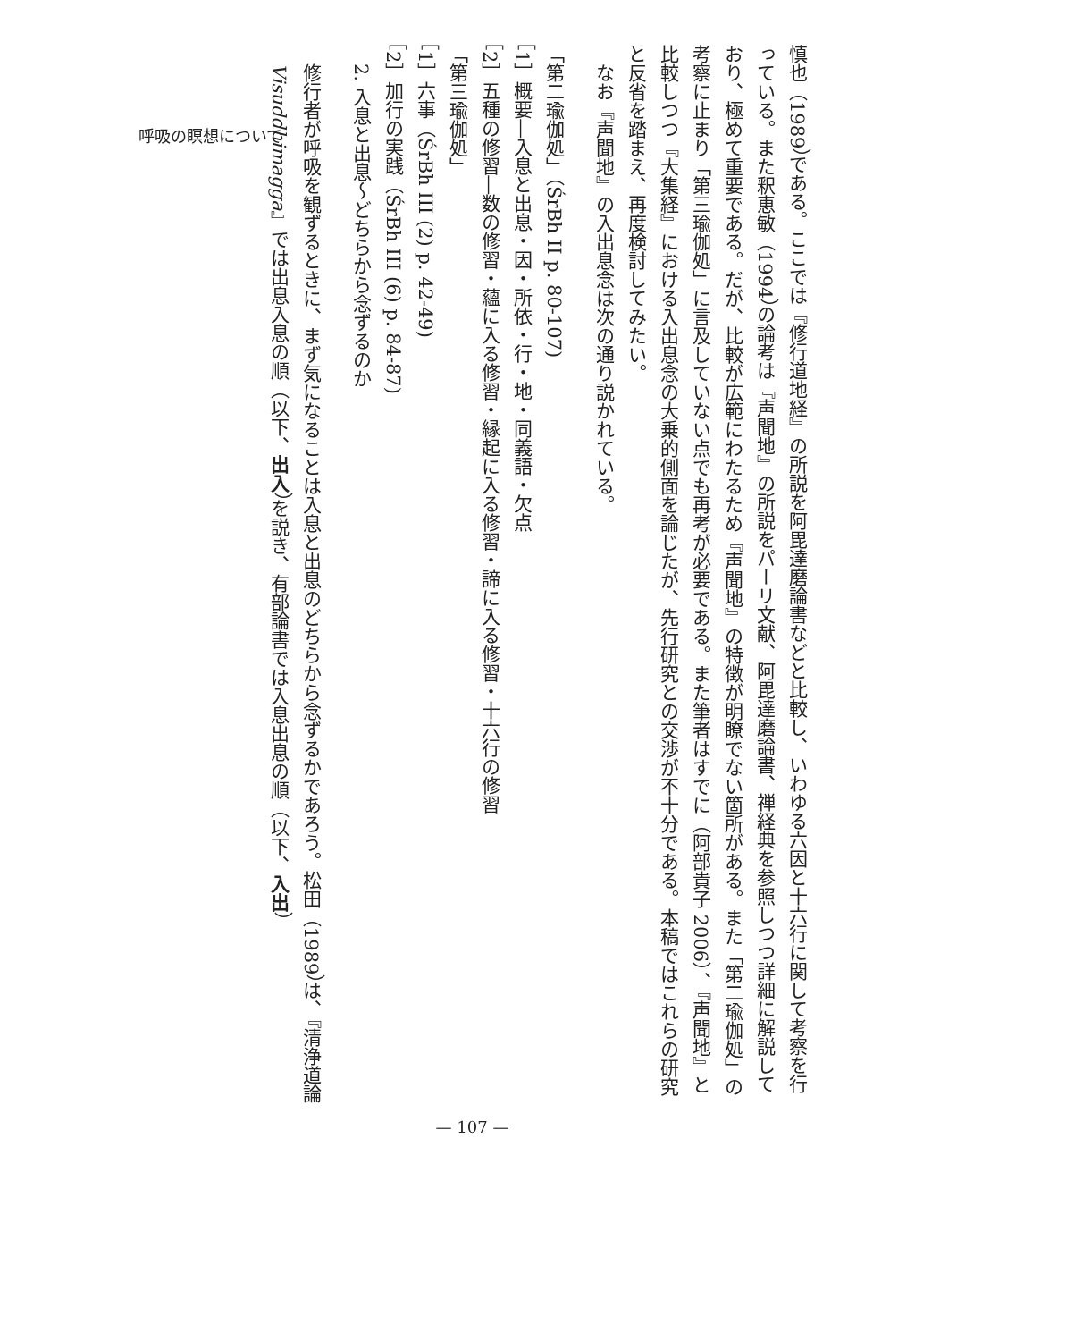呼吸の瞑想について
慎也（1989）である。ここでは『修行道地経』の所説を阿毘達磨論書などと比較し、いわゆる六因と十六行に関して考察を行っている。また釈恵敏（1994）の論考は『声聞地』の所説をパーリ文献、阿毘達磨論書、禅経典を参照しつつ詳細に解説しており、極めて重要である。だが、比較が広範にわたるため『声聞地』の特徴が明瞭でない箇所がある。また「第二瑜伽処」の考察に止まり「第三瑜伽処」に言及していない点でも再考が必要である。また筆者はすでに（阿部貴子 2006）、『声聞地』と比較しつつ『大集経』における入出息念の大乗的側面を論じたが、先行研究との交渉が不十分である。本稿ではこれらの研究と反省を踏まえ、再度検討してみたい。
なお『声聞地』の入出息念は次の通り説かれている。
「第二瑜伽処」（ŚrBh II p. 80-107)
［1］概要―入息と出息・因・所依・行・地・同義語・欠点
［2］五種の修習―数の修習・蘊に入る修習・縁起に入る修習・諦に入る修習・十六行の修習
「第三瑜伽処」
［1］六事（ŚrBh III (2) p. 42-49)
［2］加行の実践（ŚrBh III (6) p. 84-87)
2. 入息と出息～どちらから念ずるのか
修行者が呼吸を観ずるときに、まず気になることは入息と出息のどちらから念ずるかであろう。松田（1989）は、『清浄道論 Visuddhimagga』では出息入息の順（以下、出入）を説き、有部論書では入息出息の順（以下、入出）
— 107 —